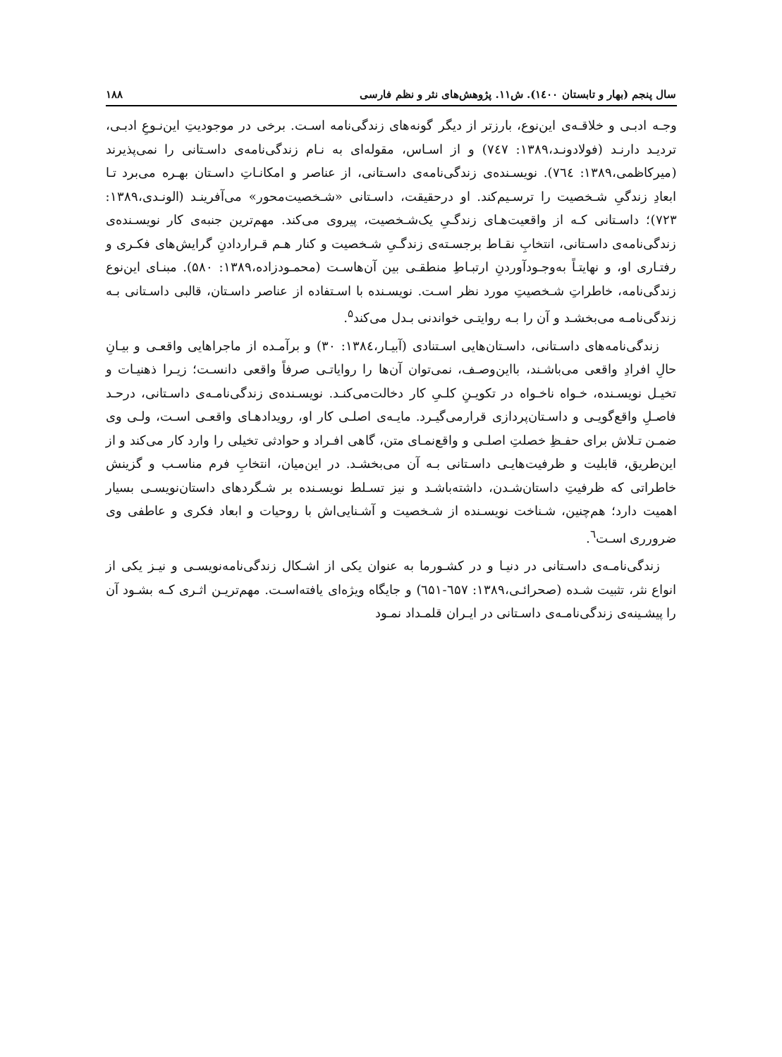سال پنجم (بهار و تابستان ۱٤۰۰). ش۱۱. پژوهش‌های نثر و نظم فارسی ۱۸۸
وجـه ادبـی و خلاقـه‌ی این‌نوع، بارزتر از دیگر گونه‌های زندگی‌نامه اسـت. برخی در موجودیتِ این‌نـوعِ ادبـی، تردیـد دارنـد (فولادونـد،۱۳۸۹: ۷٤۷) و از اسـاس، مقوله‌ای به نـام زندگی‌نامه‌ی داسـتانی را نمی‌پذیرند (میرکاظمی،۱۳۸۹: ۷٦٤). نویسـنده‌ی زندگی‌نامه‌ی داسـتانی، از عناصر و امکانـاتِ داسـتان بهـره می‌برد تـا ابعادِ زندگیِ شـخصیت را ترسـیم‌کند. او درحقیقت، داسـتانی «شـخصیت‌محور» می‌آفرینـد (الونـدی،۱۳۸۹: ۷۲۳)؛ داسـتانی کـه از واقعیت‌هـای زندگـیِ یک‌شـخصیت، پیروی می‌کند. مهم‌ترین جنبه‌ی کار نویسـنده‌ی زندگی‌نامه‌ی داسـتانی، انتخابِ نقـاط برجسـته‌ی زندگـیِ شـخصیت و کنار هـم قـراردادنِ گرایش‌های فکـری و رفتـاری او، و نهایتـاً به‌وجـودآوردنِ ارتبـاطِ منطقـی بین آن‌هاسـت (محمـودزاده،۱۳۸۹: ۵۸۰). مبنـای این‌نوع زندگی‌نامه، خاطراتِ شـخصیتِ مورد نظر اسـت. نویسـنده با اسـتفاده از عناصر داسـتان، قالبی داسـتانی بـه زندگی‌نامـه می‌بخشـد و آن را بـه روایتـی خواندنی بـدل می‌کند<sup>۵</sup>.
زندگی‌نامه‌های داسـتانی، داسـتان‌هایی اسـتنادی (آبیـار،۱۳۸٤: ۳۰) و برآمـده از ماجراهایی واقعـی و بیـانِ حالِ افرادِ واقعی می‌باشـند، بااین‌وصـف، نمی‌توان آن‌ها را روایاتـی صرفاً واقعی دانسـت؛ زیـرا ذهنیـات و تخیـل نویسـنده، خـواه ناخـواه در تکویـنِ کلـیِ کار دخالت‌می‌کنـد. نویسـنده‌ی زندگی‌نامـه‌ی داسـتانی، درحـد فاصـلِ واقع‌گویـی و داسـتان‌پردازی قرارمی‌گیـرد. مایـه‌ی اصلـی کار او، رویدادهـای واقعـی اسـت، ولـی وی ضمـن تـلاش برای حفـظِ خصلتِ اصلـی و واقع‌نمـای متن، گاهی افـراد و حوادثی تخیلی را وارد کار می‌کند و از این‌طریق، قابلیت و ظرفیت‌هایـی داسـتانی بـه آن می‌بخشـد. در این‌میان، انتخابِ فرم مناسـب و گزینش خاطراتی که ظرفیتِ داستان‌شـدن، داشته‌باشـد و نیز تسـلط نویسـنده بر شـگردهای داستان‌نویسـی بسیار اهمیت دارد؛ هم‌چنین، شـناخت نویسـنده از شـخصیت و آشـنایی‌اش با روحیات و ابعاد فکری و عاطفی وی ضرورری اسـت<sup>٦</sup>.
زندگی‌نامـه‌ی داسـتانی در دنیـا و در کشـورما به عنوان یکی از اشـکال زندگی‌نامه‌نویسـی و نیـز یکی از انواع نثر، تثبیت شـده (صحرائـی،۱۳۸۹: ٦۵۷-٦۵۱) و جایگاه ویژه‌ای یافته‌اسـت. مهم‌تریـن اثـری کـه بشـود آن را پیشـینه‌ی زندگی‌نامـه‌ی داسـتانی در ایـران قلمـداد نمـود